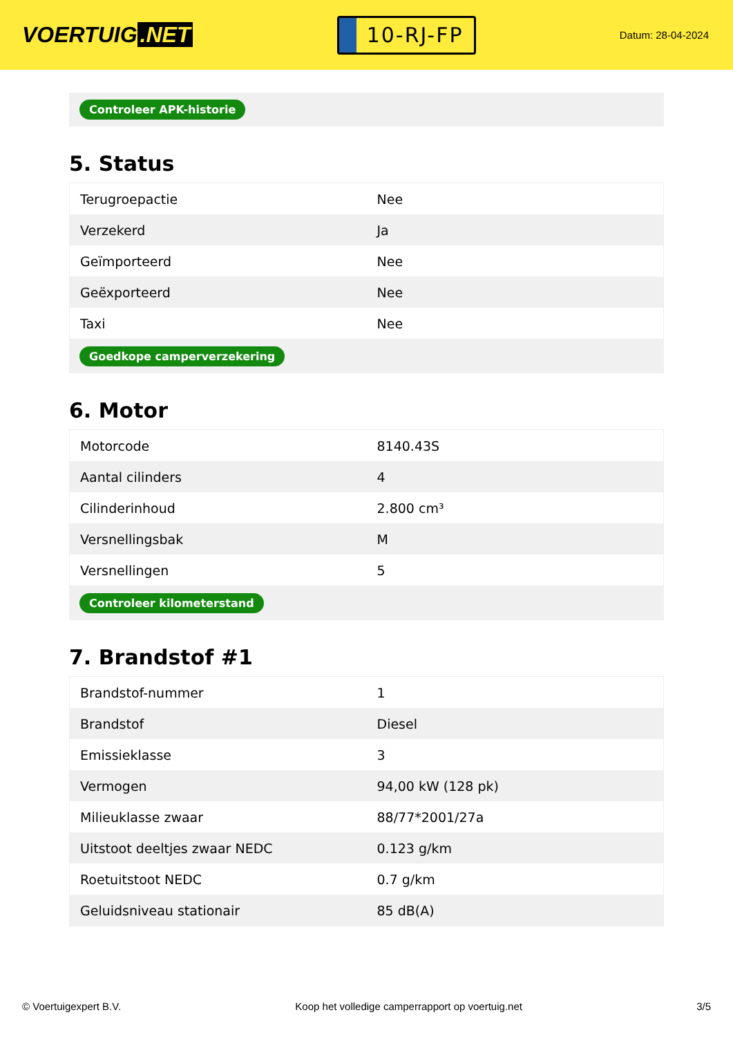VOERTUIG.NET
10-RJ-FP
Datum: 28-04-2024
Controleer APK-historie
5. Status
| Terugroepactie | Nee |
| Verzekerd | Ja |
| Geïmporteerd | Nee |
| Geëxporteerd | Nee |
| Taxi | Nee |
Goedkope camperverzekering
6. Motor
| Motorcode | 8140.43S |
| Aantal cilinders | 4 |
| Cilinderinhoud | 2.800 cm³ |
| Versnellingsbak | M |
| Versnellingen | 5 |
Controleer kilometerstand
7. Brandstof #1
| Brandstof-nummer | 1 |
| Brandstof | Diesel |
| Emissieklasse | 3 |
| Vermogen | 94,00 kW (128 pk) |
| Milieuklasse zwaar | 88/77*2001/27a |
| Uitstoot deeltjes zwaar NEDC | 0.123 g/km |
| Roetuitstoot NEDC | 0.7 g/km |
| Geluidsniveau stationair | 85 dB(A) |
© Voertuigexpert B.V. Koop het volledige camperrapport op voertuig.net 3/5